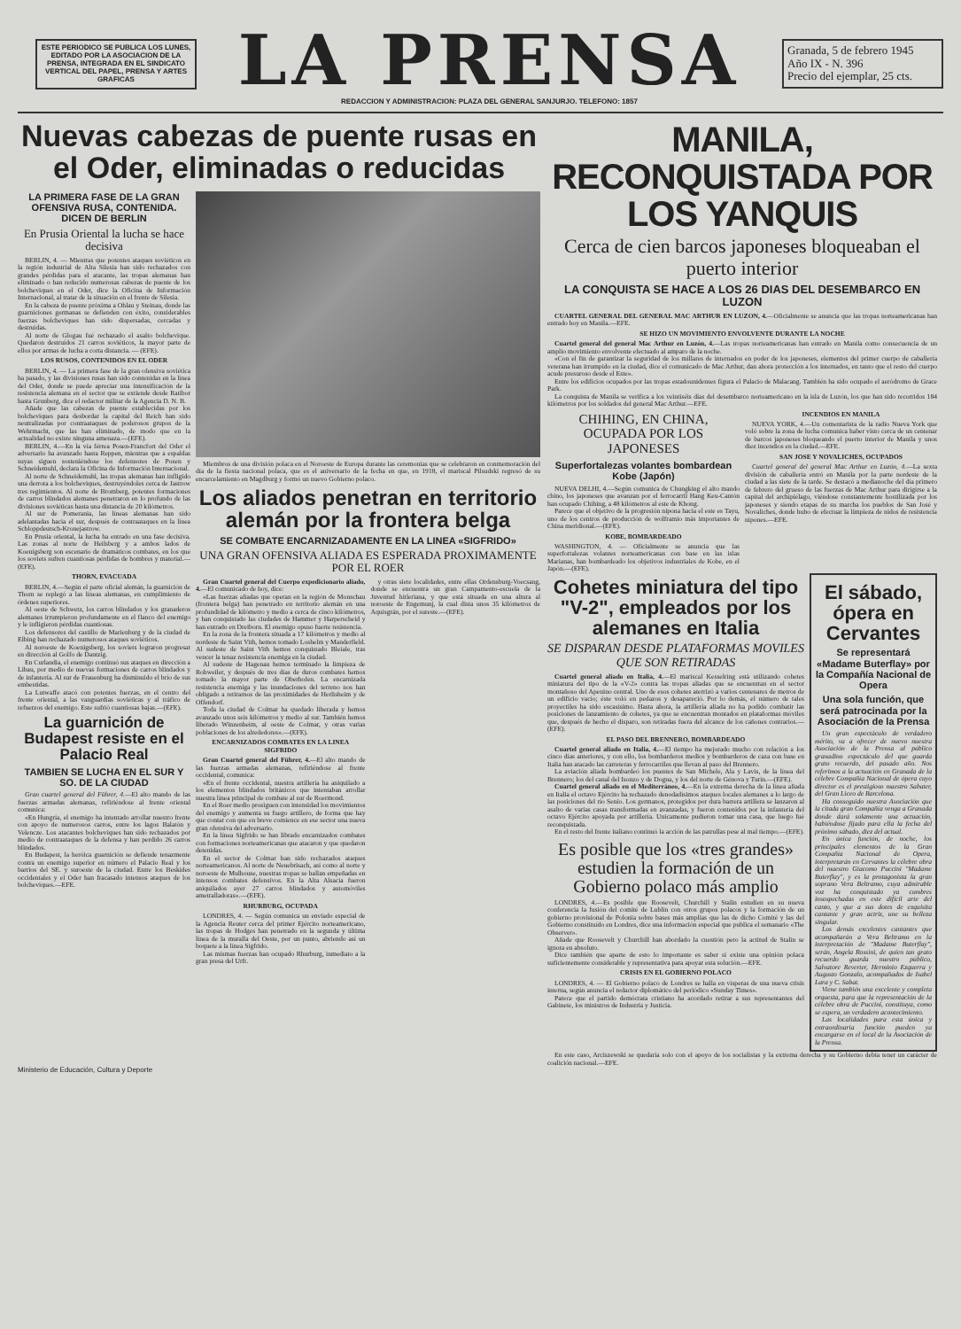ESTE PERIODICO SE PUBLICA LOS LUNES, EDITADO POR LA ASOCIACION DE LA PRENSA, INTEGRADA EN EL SINDICATO VERTICAL DEL PAPEL, PRENSA Y ARTES GRAFICAS
LA PRENSA
REDACCION Y ADMINISTRACION: PLAZA DEL GENERAL SANJURJO. TELEFONO: 1857
Granada, 5 de febrero 1945
Año IX - N. 396
Precio del ejemplar, 25 cts.
Nuevas cabezas de puente rusas en el Oder, eliminadas o reducidas
LA PRIMERA FASE DE LA GRAN OFENSIVA RUSA, CONTENIDA. DICEN DE BERLIN
En Prusia Oriental la lucha se hace decisiva
BERLIN, 4. — Mientras que potentes ataques soviéticos en la región industrial de Alta Silesia han sido rechazados con grandes pérdidas para el atacante, las tropas alemanas han eliminado o han reducido numerosas cabezas de puente de los bolcheviques en el Oder, dice la Oficina de Información Internacional, al tratar de la situación en el frente de Silesia.
En la cabeza de puente próxima a Ohlau y Steinau, donde las guarniciones germanas se defienden con éxito, considerables fuerzas bolcheviques han sido dispersadas, cercadas y destruídas.
Al norte de Glogau fué rechazado el asalto bolchevique. Quedaron destruídos 21 carros soviéticos, la mayor parte de ellos por armas de lucha a corta distancia. — (EFE).
LOS RUSOS, CONTENIDOS EN EL ODER
BERLIN, 4. — La primera fase de la gran ofensiva soviética ha pasado, y las divisiones rusas han sido contenidas en la línea del Oder, donde se puede apreciar una intensificación de la resistencia alemana en el sector que se extiende desde Ratibor hasta Grunberg, dice el redactor militar de la Agencia D. N. B.
Añade que las cabezas de puente establecidas por los bolcheviques para desbordar la capital del Reich han sido neutralizadas por contraataques de poderosos grupos de la Wehrmacht, que las han eliminado, de modo que en la actualidad no existe ninguna amenaza.—(EFE).
BERLIN, 4.—En la vía férrea Posen-Francfort del Oder el adversario ha avanzado hasta Reppen, mientras que a espaldas suyas siguen sosteniéndose los defensores de Posen y Schneidemuhl, declara la Oficina de Información Internacional.
Al norte de Schneidemuhl, las tropas alemanas han infligido una derrota a los bolcheviques, destruyéndoles cerca de Jastrow tres regimientos. Al norte de Bromberg, potentes formaciones de carros blindados alemanes penetraron en lo profundo de las divisiones soviéticas hasta una distancia de 20 kilómetros.
Al sur de Pomerania, las líneas alemanas han sido adelantadas hacia el sur, después de contraataques en la línea Schloppdeutsch-Kronejastrow.
En Prusia oriental, la lucha ha entrado en una fase decisiva. Las zonas al norte de Heilsberg y a ambos lados de Koenigsberg son escenario de dramáticos combates, en los que los soviets sufren cuantiosas pérdidas de hombres y material.—(EFE).
THORN, EVACUADA
BERLIN, 4.—Según el parte oficial alemán, la guarnición de Thorn se replegó a las líneas alemanas, en cumplimiento de órdenes superiores.
Al oeste de Schwetz, los carros blindados y los granaderos alemanes irrumpieron profundamente en el flanco del enemigo y le infligieron pérdidas cuantiosas.
Los defensores del castillo de Marienburg y de la ciudad de Elbing han rechazado numerosos ataques soviéticos.
Al noroeste de Koenigsberg, los soviets lograron progresar en dirección al Golfo de Dantzig.
En Curlandia, el enemigo continuó sus ataques en dirección a Libau, por medio de nuevas formaciones de carros blindados y de infantería. Al sur de Frauenburg ha disminuido el brío de sus embestidas.
La Lutwaffe atacó con potentes fuerzas, en el centro del frente oriental, a las vanguardias soviéticas y al tráfico de refuerzos del enemigo. Este sufrió cuantiosas bajas.—(EFE).
La guarnición de Budapest resiste en el Palacio Real
TAMBIEN SE LUCHA EN EL SUR Y SO. DE LA CIUDAD
Gran cuartel general del Führer, 4.—El alto mando de las fuerzas armadas alemanas, refiriéndose al frente oriental comunica:
«En Hungría, el enemigo ha intentado arrollar nuestro frente con apoyo de numerosos carros, entre los lagos Balatón y Velencze. Los atacantes bolcheviques han sido rechazados por medio de contraataques de la defensa y han perdido 26 carros blindados.
En Budapest, la heróica guarnición se defiende tenazmente contra un enemigo superior en número el Palacio Real y los barrios del SE. y suroeste de la ciudad. Entre los Beskides occidentales y el Oder han fracasado intensos ataques de los bolcheviques.—EFE.
Miembros de una división polaca en el Noroeste de Europa durante las ceremonias que se celebraron en conmemoración del día de la fiesta nacional polaca, que es el aniversario de la fecha en que, en 1918, el mariscal Pilsudski regresó de su encarcelamiento en Magdburg y formó un nuevo Gobierno polaco.
Los aliados penetran en territorio alemán por la frontera belga
SE COMBATE ENCARNIZADAMENTE EN LA LINEA «SIGFRIDO»
UNA GRAN OFENSIVA ALIADA ES ESPERADA PROXIMAMENTE POR EL ROER
Gran Cuartel general del Cuerpo expedicionario aliado, 4.—El comunicado de hoy, dice:
«Las fuerzas aliadas que operan en la región de Monschau (frontera belga) han penetrado en territorio alemán en una profundidad de kilómetro y medio a cerca de cinco kilómetros, y han conquistado las ciudades de Hammer y Harperscheid y han entrado en Dreiborn. El enemigo opuso fuerte resistencia.
En la zona de la frontera situada a 17 kilómetros y medio al nordeste de Saint Vith, hemos tomado Loshelm y Manderfield. Al sudeste de Saint Vith hemos conquistado Bleiale, tras vencer la tenaz resistencia enemiga en la ciudad.
Al sudeste de Hagenau hemos terminado la limpieza de Rohweiler, y después de tres días de duros combates hemos tomado la mayor parte de Oberhofen. La encarnizada resistencia enemiga y las inundaciones del terreno nos han obligado a retirarnos de las proximidades de Herlisheim y de Offendorf.
Toda la ciudad de Colmar ha quedado liberada y hemos avanzado unos seis kilómetros y medio al sur. También hemos liberado Winzenheim, al oeste de Colmar, y otras varias poblaciones de los alrededores».—(EFE).
ENCARNIZADOS COMBATES EN LA LINEA SIGFRIDO
Gran Cuartel general del Führer, 4.—El alto mando de las fuerzas armadas alemanas, refiriéndose al frente occidental, comunica:
«En el frente occidental, nuestra artillería ha aniquilado a los elementos blindados británicos que intentaban arrollar nuestra línea principal de combate al sur de Roermond.
En el Roer medio prosiguen con intensidad los movimientos del enemigo y aumenta su fuego artillero, de forma que hay que contar con que en breve comience en ese sector una nueva gran ofensiva del adversario.
En la línea Sigfrido se han librado encarnizados combates con formaciones norteamericanas que atacaron y que quedaron detenidas.
En el sector de Colmar han sido rechazados ataques norteamericanos. Al norte de Neuebrisach, así como al norte y noroeste de Mulhouse, nuestras tropas se hallan empeñadas en intensos combates defensivos. En la Alta Alsacia fueron aniquilados ayer 27 carros blindados y automóviles ametralladoras».—(EFE).
RHURBURG, OCUPADA
LONDRES, 4. — Según comunica un enviado especial de la Agencia Reuter cerca del primer Ejército norteamericano, las tropas de Hodges han penetrado en la segunda y última línea de la muralla del Oeste, por un punto, abriendo así un boquete a la línea Sigfrido.
Las mismas fuerzas han ocupado Rhurburg, inmediato a la gran presa del Urft.
y otras siete localidades, entre ellas Ordensburg-Voecsang, donde se encuentra un gran Campamento-escuela de la Juventud hitleriana, y que está situada en una altura al noroeste de Engemunj, la cual dista unos 35 kilómetros de Aquisgrán, por el sureste.—(EFE).
MANILA, RECONQUISTADA POR LOS YANQUIS
Cerca de cien barcos japoneses bloqueaban el puerto interior
LA CONQUISTA SE HACE A LOS 26 DIAS DEL DESEMBARCO EN LUZON
CUARTEL GENERAL DEL GENERAL MAC ARTHUR EN LUZON, 4.—Oficialmente se anuncia que las tropas norteamericanas han entrado hoy en Manila.—EFE.
SE HIZO UN MOVIMIENTO ENVOLVENTE DURANTE LA NOCHE
Cuartel general del general Mac Arthur en Luzón, 4.—Las tropas norteamericanas han entrado en Manila como consecuencia de un amplio movimiento envolvente efectuado al amparo de la noche.
«Con el fin de garantizar la seguridad de los millares de internados en poder de los japoneses, elementos del primer cuerpo de caballería veterana han irrumpido en la ciudad, dice el comunicado de Mac Arthur, dan ahora protección a los internados, en tanto que el resto del cuerpo acude presuroso desde el Este».
Entre los edificios ocupados por las tropas estadounidenses figura el Palacio de Malacang. También ha sido ocupado el aeródromo de Grace Park.
La conquista de Manila se verifica a los veintiséis días del desembarco norteamericano en la isla de Luzón, los que han sido recorridos 184 kilómetros por los soldados del general Mac Arthur.—EFE.
CHIHING, EN CHINA, OCUPADA POR LOS JAPONESES
Superfortalezas volantes bombardean Kobe (Japón)
NUEVA DELHI, 4.—Según comunica de Chungking el alto mando chino, los japoneses que avanzan por el ferrocarril Hang Keu-Cantón han ocupado Chihing, a 48 kilómetros al este de Khong.
Parece que el objetivo de la progresión nipona hacia el este es Tayu, uno de los centros de producción de wolframio más importantes de China meridional.—(EFE).
KOBE, BOMBARDEADO
WASHINGTON, 4. — Oficialmente se anuncia que las superfortalezas volantes norteamericanas con base en las islas Marianas, han bombardeado los objetivos industriales de Kobe, en el Japón.—(EFE).
INCENDIOS EN MANILA
NUEVA YORK, 4.—Un comentarista de la radio Nueva York que voló sobre la zona de lucha comunica haber visto cerca de un centenar de barcos japoneses bloqueando el puerto interior de Manila y unos diez incendios en la ciudad.—EFE.
SAN JOSE Y NOVALICHES, OCUPADOS
Cuartel general del general Mac Arthur en Luzón, 4.—La sexta división de caballería entró en Manila por la parte nordeste de la ciudad a las siete de la tarde. Se destacó a medianoche del día primero de febrero del grueso de las fuerzas de Mac Arthur para dirigirse a la capital del archipiélago, viéndose constantemente hostilizada por los japoneses y siendo etapas de su marcha los pueblos de San José y Novaliches, donde hubo de efectuar la limpieza de nidos de resistencia nipones.—EFE.
Cohetes miniatura del tipo "V-2", empleados por los alemanes en Italia
SE DISPARAN DESDE PLATAFORMAS MOVILES QUE SON RETIRADAS
Cuartel general aliado en Italia, 4.—El mariscal Kesselring está utilizando cohetes miniatura del tipo de la «V-2» contra las tropas aliadas que se encuentran en el sector montañoso del Apenino central. Uno de esos cohetes aterrizó a varios centenares de metros de un edificio vacío; éste voló en pedazos y desapareció. Por lo demás, el número de tales proyectiles ha sido escasísimo. Hasta ahora, la artillería aliada no ha podido combatir las posiciones de lanzamiento de cohetes, ya que se encuentran montados en plataformas móviles que, después de hecho el disparo, son retiradas fuera del alcance de los cañones contrarios.—(EFE).
EL PASO DEL BRENNERO, BOMBARDEADO
Cuartel general aliado en Italia, 4.—El tiempo ha mejorado mucho con relación a los cinco días anteriores, y con ello, los bombarderos medios y bombarderos de caza con base en Italia han atacado las carreteras y ferrocarriles que llevan al paso del Brennero.
La aviación aliada bombardeó los puentes de San Michele, Ala y Lavis, de la línea del Brennero; los del canal del Isonzo y de Dogna, y los del norte de Génova y Turín.—(EFE).
Cuartel general aliado en el Mediterráneo, 4.—En la extrema derecha de la línea aliada en Italia el octavo Ejército ha rechazado denodadísimos ataques locales alemanes a lo largo de las posiciones del río Senio. Los germanos, protegidos por dura barrera artillera se lanzaron al asalto de varias casas transformadas en avanzadas, y fueron contenidos por la infantería del octavo Ejército apoyada por artillería. Unicamente pudieron tomar una casa, que luego fué reconquistada.
En el resto del frente italiano continuó la acción de las patrullas pese al mal tiempo.—(EFE).
Es posible que los «tres grandes» estudien la formación de un Gobierno polaco más amplio
LONDRES, 4.—Es posible que Roosevelt, Churchill y Stalin estudien en su nueva conferencia la fusión del comité de Lublin con otros grupos polacos y la formación de un gobierno provisional de Polonia sobre bases más amplias que las de dicho Comité y las del Gobierno constituído en Londres, dice una información especial que publica el semanario «The Observer».
Añade que Roosevelt y Churchill han abordado la cuestión pero la actitud de Stalin se ignora en absoluto.
Dice también que aparte de esto lo importante es saber si existe una opinión polaca suficientemente considerable y representativa para apoyar esta solución.—EFE.
CRISIS EN EL GOBIERNO POLACO
LONDRES, 4. — El Gobierno polaco de Londres se halla en vísperas de una nueva crisis interna, según anuncia el redactor diplomático del periódico «Sunday Times».
Parece que el partido demócrata cristiano ha acordado retirar a sus representantes del Gabinete, los ministros de Industria y Justicia.
El sábado, ópera en Cervantes
Se representará «Madame Buterflay» por la Compañía Nacional de Opera
Una sola función, que será patrocinada por la Asociación de la Prensa
Un gran espectáculo de verdadero mérito, va a ofrecer de nuevo nuestra Asociación de la Prensa al público granadino espectáculo del que guarda grato recuerdo, del pasado año. Nos referimos a la actuación en Granada de la célebre Compañía Nacional de ópera cuyo director es el prestigioso maestro Sabater, del Gran Liceo de Barcelona.
Ha conseguido nuestra Asociación que la citada gran Compañía venga a Granada donde dará solamente una actuación, habiéndose fijado para ella la fecha del próximo sábado, diez del actual.
En única función, de noche, los principales elementos de la Gran Compañía Nacional de Opera, interpretarán en Cervantes la célebre obra del maestro Giacomo Puccini "Madame Buterflay", y es la protagonista la gran soprano Vera Beltramo, cuya admirable voz ha conquistado ya cumbres insospechadas en este difícil arte del canto, y que a sus dotes de exquisita cantante y gran actriz, une su belleza singular.
Los demás excelentes cantantes que acompañarán a Vera Beltramo en la interpretación de "Madame Buterflay", serán, Angela Rossini, de quien tan grato recuerdo guarda nuestro público, Salvatore Reverter, Herminio Ezquerra y Augusto Gonzalo, acompañados de Isabel Lara y C. Sabat.
Viene también una excelente y completa orquesta, para que la representación de la célebre obra de Puccini, constituya, como se espera, un verdadero acontecimiento.
Las localidades para esta única y extraordinaria función pueden ya encargarse en el local de la Asociación de la Prensa.
En este caso, Arciszewski se quedaría solo con el apoyo de los socialistas y la extrema derecha y su Gobierno debía tener un carácter de coalición nacional.—EFE.
Ministerio de Educación, Cultura y Deporte